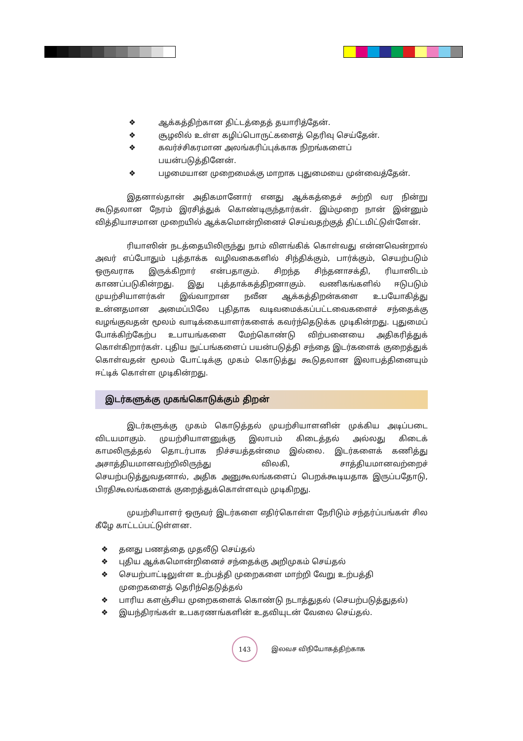❖ ஆக்கத்திற்கான திட்டத்தைத் தயாரித்தேன்.
❖ சூழலில் உள்ள கழிப்பொருட்களைத் தெரிவு செய்தேன்.
❖ கவர்ச்சிகரமான அலங்கரிப்புக்காக நிறங்களைப் பயன்படுத்தினேன்.
❖ பழமையான முறைமைக்கு மாறாக புதுமையை முன்வைத்தேன்.
இதனால்தான் அதிகமானோர் எனது ஆக்கத்தைச் சுற்றி வர நின்று கூடுதலான நேரம் இரசித்துக் கொண்டிருந்தார்கள். இம்முறை நான் இன்னும் வித்தியாசமான முறையில் ஆக்கமொன்றினைச் செய்வதற்குத் திட்டமிட்டுள்ளேன்.
ரியாஸின் நடத்தையிலிருந்து நாம் விளங்கிக் கொள்வது என்னவென்றால் அவர் எப்போதும் புத்தாக்க வழிவகைகளில் சிந்திக்கும், பார்க்கும், செயற்படும் ஒருவராக இருக்கிறார் என்பதாகும். சிறந்த சிந்தனாசக்தி, ரியாஸிடம் காணப்படுகின்றது. இது புத்தாக்கத்திறனாகும். வணிகங்களில் ஈடுபடும் முயற்சியாளர்கள் இவ்வாறான நவீன ஆக்கத்திறன்களை உபயோகித்து உன்னதமான அமைப்பிலே புதிதாக வடிவமைக்கப்பட்டவைகளைச் சந்தைக்கு வழங்குவதன் மூலம் வாடிக்கையாளர்களைக் கவர்ந்தெடுக்க முடிகின்றது. புதுமைப் போக்கிற்கேற்ப உபாயங்களை மேற்கொண்டு விற்பனையை அதிகரித்துக் கொள்கிறார்கள். புதிய நுட்பங்களைப் பயன்படுத்தி சந்தை இடர்களைக் குறைத்துக் கொள்வதன் மூலம் போட்டிக்கு முகம் கொடுத்து கூடுதலான இலாபத்தினையும் ஈட்டிக் கொள்ள முடிகின்றது.
இடர்களுக்கு முகங்கொடுக்கும் திறன்
இடர்களுக்கு முகம் கொடுத்தல் முயற்சியாளனின் முக்கிய அடிப்படை விடயமாகும். முயற்சியாளனுக்கு இலாபம் கிடைத்தல் அல்லது கிடைக் காமலிருத்தல் தொடர்பாக நிச்சயத்தன்மை இல்லை. இடர்களைக் கணித்து அசாத்தியமானவற்றிலிருந்து விலகி, சாத்தியமானவற்றைச் செயற்படுத்துவதனால், அதிக அனுகூலங்களைப் பெறக்கூடியதாக இருப்பதோடு, பிரதிகூலங்களைக் குறைத்துக்கொள்ளவும் முடிகிறது.
முயற்சியாளர் ஒருவர் இடர்களை எதிர்கொள்ள நேரிடும் சந்தர்ப்பங்கள் சில கீழே காட்டப்பட்டுள்ளன.
❖ தனது பணத்தை முதலீடு செய்தல்
❖ புதிய ஆக்கமொன்றினைச் சந்தைக்கு அறிமுகம் செய்தல்
❖ செயற்பாட்டிலுள்ள உற்பத்தி முறைகளை மாற்றி வேறு உற்பத்தி முறைகளைத் தெரிந்தெடுத்தல்
❖ பாரிய களஞ்சிய முறைகளைக் கொண்டு நடாத்துதல் (செயற்படுத்துதல்)
❖ இயந்திரங்கள் உபகரணங்களின் உதவியுடன் வேலை செய்தல்.
143
இலவச விநியோகத்திற்காக